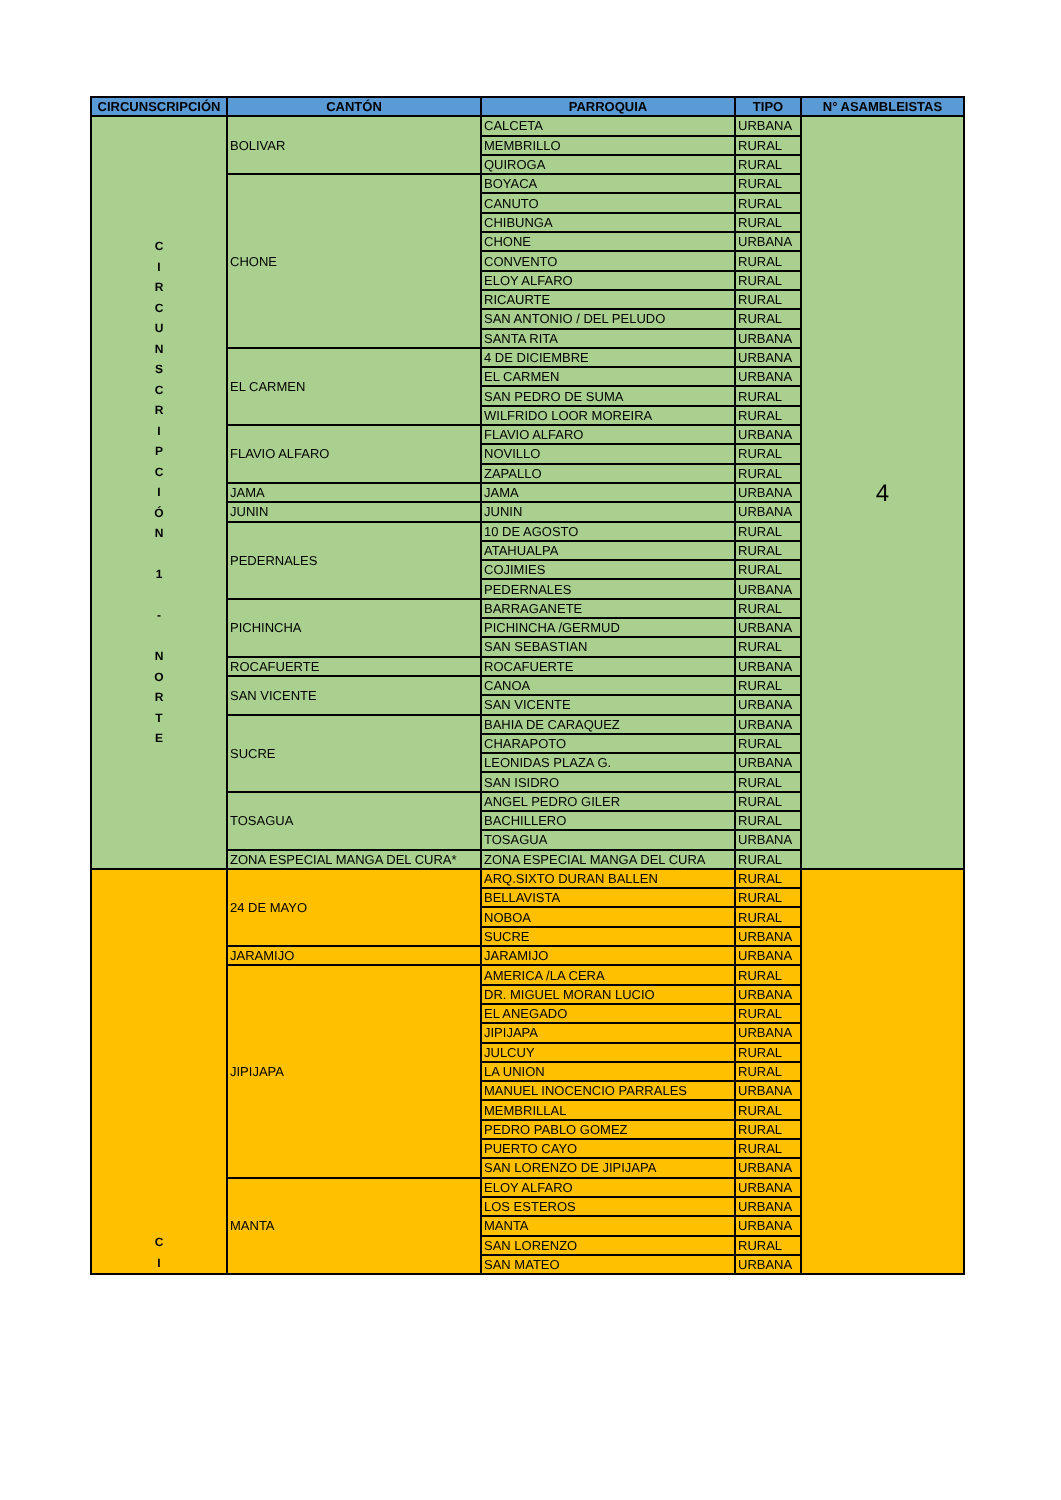| CIRCUNSCRIPCIÓN | CANTÓN | PARROQUIA | TIPO | N° ASAMBLEISTAS |
| --- | --- | --- | --- | --- |
| C I R C U N S C R I P C I Ó N 1 - N O R T E | BOLIVAR | CALCETA | URBANA | 4 |
| | | MEMBRILLO | RURAL | |
| | | QUIROGA | RURAL | |
| | CHONE | BOYACA | RURAL | |
| | | CANUTO | RURAL | |
| | | CHIBUNGA | RURAL | |
| | | CHONE | URBANA | |
| | | CONVENTO | RURAL | |
| | | ELOY ALFARO | RURAL | |
| | | RICAURTE | RURAL | |
| | | SAN ANTONIO / DEL PELUDO | RURAL | |
| | | SANTA RITA | URBANA | |
| | EL CARMEN | 4 DE DICIEMBRE | URBANA | |
| | | EL CARMEN | URBANA | |
| | | SAN PEDRO DE SUMA | RURAL | |
| | | WILFRIDO LOOR MOREIRA | RURAL | |
| | FLAVIO ALFARO | FLAVIO ALFARO | URBANA | |
| | | NOVILLO | RURAL | |
| | | ZAPALLO | RURAL | |
| | JAMA | JAMA | URBANA | |
| | JUNIN | JUNIN | URBANA | |
| | PEDERNALES | 10 DE AGOSTO | RURAL | |
| | | ATAHUALPA | RURAL | |
| | | COJIMIES | RURAL | |
| | | PEDERNALES | URBANA | |
| | PICHINCHA | BARRAGANETE | RURAL | |
| | | PICHINCHA /GERMUD | URBANA | |
| | | SAN SEBASTIAN | RURAL | |
| | ROCAFUERTE | ROCAFUERTE | URBANA | |
| | SAN VICENTE | CANOA | RURAL | |
| | | SAN VICENTE | URBANA | |
| | SUCRE | BAHIA DE CARAQUEZ | URBANA | |
| | | CHARAPOTO | RURAL | |
| | | LEONIDAS PLAZA G. | URBANA | |
| | | SAN ISIDRO | RURAL | |
| | TOSAGUA | ANGEL PEDRO GILER | RURAL | |
| | | BACHILLERO | RURAL | |
| | | TOSAGUA | URBANA | |
| | ZONA ESPECIAL MANGA DEL CURA* | ZONA ESPECIAL MANGA DEL CURA | RURAL | |
| C I | 24 DE MAYO | ARQ.SIXTO DURAN BALLEN | RURAL | |
| | | BELLAVISTA | RURAL | |
| | | NOBOA | RURAL | |
| | | SUCRE | URBANA | |
| | JARAMIJO | JARAMIJO | URBANA | |
| | JIPIJAPA | AMERICA /LA CERA | RURAL | |
| | | DR. MIGUEL MORAN LUCIO | URBANA | |
| | | EL ANEGADO | RURAL | |
| | | JIPIJAPA | URBANA | |
| | | JULCUY | RURAL | |
| | | LA UNION | RURAL | |
| | | MANUEL INOCENCIO PARRALES | URBANA | |
| | | MEMBRILLAL | RURAL | |
| | | PEDRO PABLO GOMEZ | RURAL | |
| | | PUERTO CAYO | RURAL | |
| | | SAN LORENZO DE JIPIJAPA | URBANA | |
| | MANTA | ELOY ALFARO | URBANA | |
| | | LOS ESTEROS | URBANA | |
| | | MANTA | URBANA | |
| | | SAN LORENZO | RURAL | |
| | | SAN MATEO | URBANA | |